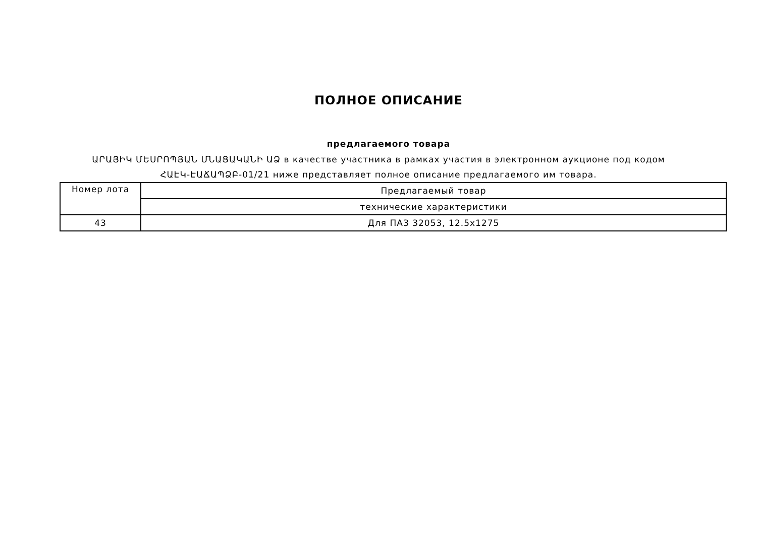ПОЛНОЕ ОПИСАНИЕ
предлагаемого товара
ԱՐԱՅԻԿ ՄԵՍՐՈՊՅԱՆ ՄՆԱՑԱԿԱՆԻ ԱՁ в качестве участника в рамках участия в электронном аукционе под кодом ՀԱԷԿ-ԷԱՃԱՊՁԲ-01/21 ниже представляет полное описание предлагаемого им товара.
| Номер лота | Предлагаемый товар |
| | технические характеристики |
| 43 | Для ПАЗ 32053, 12.5x1275 |